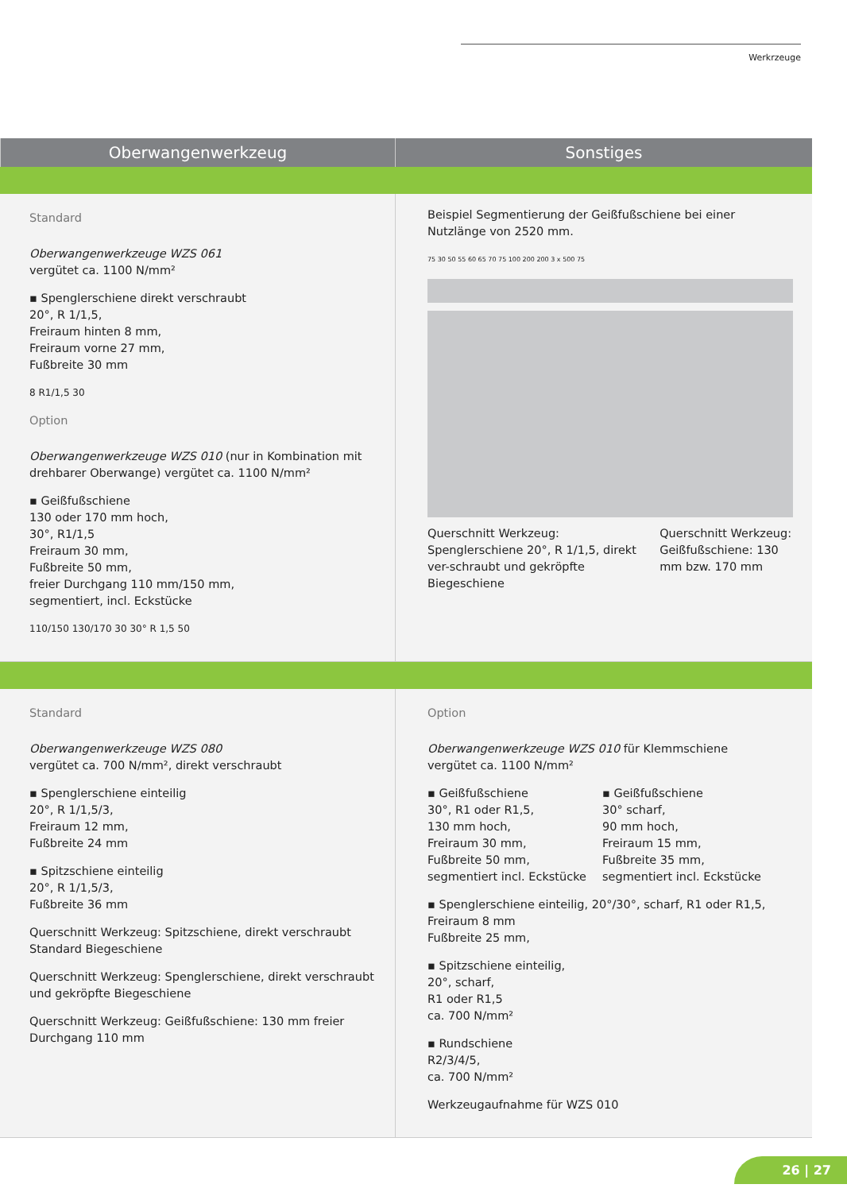Werkrzeuge
Oberwangenwerkzeug Sonstiges
Standard
Oberwangenwerkzeuge WZS 061
vergütet ca. 1100 N/mm²
▪ Spenglerschiene direkt verschraubt
20°, R 1/1,5,
Freiraum hinten 8 mm,
Freiraum vorne 27 mm,
Fußbreite 30 mm
8 R1/1,5 30
Option
Oberwangenwerkzeuge WZS 010 (nur in Kombination mit drehbarer Oberwange) vergütet ca. 1100 N/mm²
▪ Geißfußschiene
130 oder 170 mm hoch,
30°, R1/1,5
Freiraum 30 mm,
Fußbreite 50 mm,
freier Durchgang 110 mm/150 mm,
segmentiert, incl. Eckstücke
110/150 130/170 30 30° R 1,5 50
Beispiel Segmentierung der Geißfußschiene bei einer Nutzlänge von 2520 mm.
75 30 50 55 60 65 70 75 100 200 200 3 x 500 75
Querschnitt Werkzeug: Spenglerschiene 20°, R 1/1,5, direkt ver-schraubt und gekröpfte Biegeschiene
Querschnitt Werkzeug: Geißfußschiene: 130 mm bzw. 170 mm
Standard
Oberwangenwerkzeuge WZS 080
vergütet ca. 700 N/mm², direkt verschraubt
▪ Spenglerschiene einteilig
20°, R 1/1,5/3,
Freiraum 12 mm,
Fußbreite 24 mm
▪ Spitzschiene einteilig
20°, R 1/1,5/3,
Fußbreite 36 mm
Querschnitt Werkzeug: Spitzschiene, direkt verschraubt Standard Biegeschiene
Querschnitt Werkzeug: Spenglerschiene, direkt verschraubt und gekröpfte Biegeschiene
Querschnitt Werkzeug: Geißfußschiene: 130 mm freier Durchgang 110 mm
Option
Oberwangenwerkzeuge WZS 010 für Klemmschiene
vergütet ca. 1100 N/mm²
▪ Geißfußschiene
30°, R1 oder R1,5,
130 mm hoch,
Freiraum 30 mm,
Fußbreite 50 mm,
segmentiert incl. Eckstücke
▪ Geißfußschiene
30° scharf,
90 mm hoch,
Freiraum 15 mm,
Fußbreite 35 mm,
segmentiert incl. Eckstücke
▪ Spenglerschiene einteilig, 20°/30°, scharf, R1 oder R1,5,
Freiraum 8 mm
Fußbreite 25 mm,
▪ Spitzschiene einteilig,
20°, scharf,
R1 oder R1,5
ca. 700 N/mm²
▪ Rundschiene
R2/3/4/5,
ca. 700 N/mm²
Werkzeugaufnahme für WZS 010
26 | 27